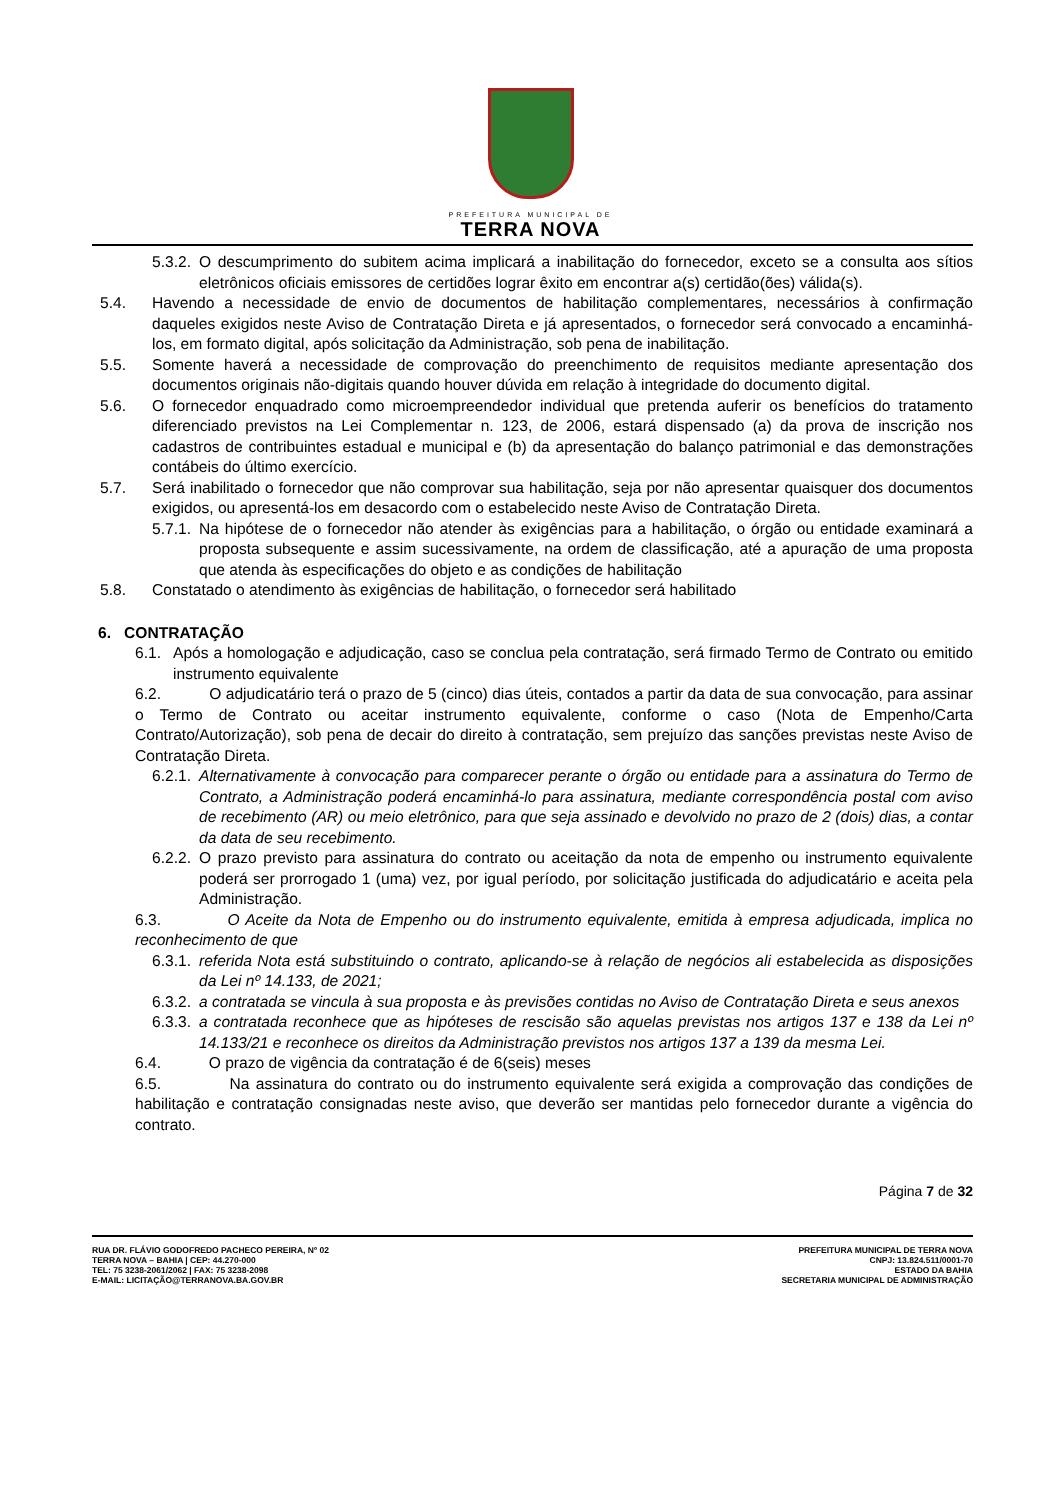PREFEITURA MUNICIPAL DE
TERRA NOVA
5.3.2. O descumprimento do subitem acima implicará a inabilitação do fornecedor, exceto se a consulta aos sítios eletrônicos oficiais emissores de certidões lograr êxito em encontrar a(s) certidão(ões) válida(s).
5.4. Havendo a necessidade de envio de documentos de habilitação complementares, necessários à confirmação daqueles exigidos neste Aviso de Contratação Direta e já apresentados, o fornecedor será convocado a encaminhá-los, em formato digital, após solicitação da Administração, sob pena de inabilitação.
5.5. Somente haverá a necessidade de comprovação do preenchimento de requisitos mediante apresentação dos documentos originais não-digitais quando houver dúvida em relação à integridade do documento digital.
5.6. O fornecedor enquadrado como microempreendedor individual que pretenda auferir os benefícios do tratamento diferenciado previstos na Lei Complementar n. 123, de 2006, estará dispensado (a) da prova de inscrição nos cadastros de contribuintes estadual e municipal e (b) da apresentação do balanço patrimonial e das demonstrações contábeis do último exercício.
5.7. Será inabilitado o fornecedor que não comprovar sua habilitação, seja por não apresentar quaisquer dos documentos exigidos, ou apresentá-los em desacordo com o estabelecido neste Aviso de Contratação Direta.
5.7.1. Na hipótese de o fornecedor não atender às exigências para a habilitação, o órgão ou entidade examinará a proposta subsequente e assim sucessivamente, na ordem de classificação, até a apuração de uma proposta que atenda às especificações do objeto e as condições de habilitação
5.8. Constatado o atendimento às exigências de habilitação, o fornecedor será habilitado
6. CONTRATAÇÃO
6.1. Após a homologação e adjudicação, caso se conclua pela contratação, será firmado Termo de Contrato ou emitido instrumento equivalente
6.2. O adjudicatário terá o prazo de 5 (cinco) dias úteis, contados a partir da data de sua convocação, para assinar o Termo de Contrato ou aceitar instrumento equivalente, conforme o caso (Nota de Empenho/Carta Contrato/Autorização), sob pena de decair do direito à contratação, sem prejuízo das sanções previstas neste Aviso de Contratação Direta.
6.2.1. Alternativamente à convocação para comparecer perante o órgão ou entidade para a assinatura do Termo de Contrato, a Administração poderá encaminhá-lo para assinatura, mediante correspondência postal com aviso de recebimento (AR) ou meio eletrônico, para que seja assinado e devolvido no prazo de 2 (dois) dias, a contar da data de seu recebimento.
6.2.2. O prazo previsto para assinatura do contrato ou aceitação da nota de empenho ou instrumento equivalente poderá ser prorrogado 1 (uma) vez, por igual período, por solicitação justificada do adjudicatário e aceita pela Administração.
6.3. O Aceite da Nota de Empenho ou do instrumento equivalente, emitida à empresa adjudicada, implica no reconhecimento de que
6.3.1. referida Nota está substituindo o contrato, aplicando-se à relação de negócios ali estabelecida as disposições da Lei nº 14.133, de 2021;
6.3.2. a contratada se vincula à sua proposta e às previsões contidas no Aviso de Contratação Direta e seus anexos
6.3.3. a contratada reconhece que as hipóteses de rescisão são aquelas previstas nos artigos 137 e 138 da Lei nº 14.133/21 e reconhece os direitos da Administração previstos nos artigos 137 a 139 da mesma Lei.
6.4. O prazo de vigência da contratação é de 6(seis) meses
6.5. Na assinatura do contrato ou do instrumento equivalente será exigida a comprovação das condições de habilitação e contratação consignadas neste aviso, que deverão ser mantidas pelo fornecedor durante a vigência do contrato.
Página 7 de 32
RUA DR. FLÁVIO GODOFREDO PACHECO PEREIRA, Nº 02
TERRA NOVA – BAHIA | CEP: 44.270-000
TEL: 75 3238-2061/2062 | FAX: 75 3238-2098
E-MAIL: LICITAÇÃO@TERRANOVA.BA.GOV.BR
PREFEITURA MUNICIPAL DE TERRA NOVA
CNPJ: 13.824.511/0001-70
ESTADO DA BAHIA
SECRETARIA MUNICIPAL DE ADMINISTRAÇÃO